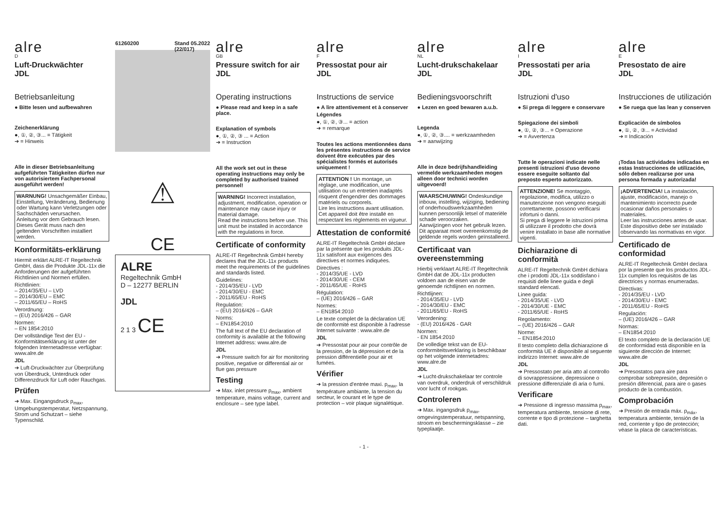alre
D
Luft-Druckwächter
JDL
Betriebsanleitung
● Bitte lesen und aufbewahren
Zeichenerklärung
●, ①, ②, ③... = Tätigkeit
➔ = Hinweis
Alle in dieser Betriebsanleitung aufgeführten Tätigkeiten dürfen nur von autorisiertem Fachpersonal ausgeführt werden!
WARNUNG! Unsachgemäßer Einbau, Einstellung, Veränderung, Bedienung oder Wartung kann Verletzungen oder Sachschäden verursachen.
Anleitung vor dem Gebrauch lesen. Dieses Gerät muss nach den geltenden Vorschriften installiert werden.
Konformitäts-erklärung
Hiermit erklärt ALRE-IT Regeltechnik GmbH, dass die Produkte JDL-11x die Anforderungen der aufgeführten Richtlinien und Normen erfüllen.
Richtlinien:
– 2014/35/EU – LVD
– 2014/30/EU – EMC
– 2011/65/EU – RoHS
Verordnung:
– (EU) 2016/426 – GAR
Normen:
– EN 1854:2010
Der vollständige Text der EU - Konformitätserklärung ist unter der folgenden Internetadresse verfügbar: www.alre.de
JDL
➔ Luft-Druckwächter zur Überprüfung von Überdruck, Unterdruck oder Differenzdruck für Luft oder Rauchgas.
Prüfen
➔ Max. Eingangsdruck p<sub>max</sub>, Umgebungstemperatur, Netzspannung, Strom und Schutzart – siehe Typenschild.
61260200 Stand 05.2022
(22/017)
⚠
CE
ALRE
Regeltechnik GmbH
D – 12277 BERLIN
JDL
2 1 3 CE
alre
GB
Pressure switch for air
JDL
Operating instructions
● Please read and keep in a safe place.
Explanation of symbols
●, ①, ②, ③ ... = Action
➔ = Instruction
All the work set out in these operating instructions may only be completed by authorised trained personnel!
WARNING! Incorrect installation, adjustment, modification, operation or maintenance may cause injury or material damage.
Read the instructions before use. This unit must be installed in accordance with the regulations in force.
Certificate of conformity
ALRE-IT Regeltechnik GmbH hereby declares that the JDL-11x products meet the requirements of the guidelines and standards listed.
Guidelines:
- 2014/35/EU - LVD
- 2014/30/EU - EMC
- 2011/65/EU - RoHS
Regulation:
– (EU) 2016/426 – GAR
Norms:
– EN1854:2010
The full text of the EU declaration of conformity is available at the following Internet address: www.alre.de
JDL
➔ Pressure switch for air for monitoring positive, negative or differential air or flue gas pressure
Testing
➔ Max. inlet pressure p<sub>max</sub>, ambient temperature, mains voltage, current and enclosure – see type label.
alre
F
Pressostat pour air
JDL
Instructions de service
● A lire attentivement et à conserver
Légendes
●, ①, ②, ③... = action
➔ = remarque
Toutes les actions mentionnées dans les présentes instructions de service doivent être exécutées par des spécialistes formés et autorisés uniquement !
ATTENTION ! Un montage, un réglage, une modification, une utilisation ou un entretien inadaptés risquent d'engendrer des dommages matériels ou corporels.
Lire les instructions avant utilisation. Cet appareil doit être installé en respectant les règlements en vigueur.
Attestation de conformité
ALRE-IT Regeltechnik GmbH déclare par la présente que les produits JDL-11x satisfont aux exigences des directives et normes indiquées.
Directives :
- 2014/35/UE - LVD
- 2014/30/UE - CEM
- 2011/65/UE - RoHS
Régulation:
– (UE) 2016/426 – GAR
Normes:
– EN1854:2010
Le texte complet de la déclaration UE de conformité est disponible à l'adresse Internet suivante : www.alre.de
JDL
➔ Pressostat pour air pour contrôle de la pression, de la dépression et de la pression différentielle pour air et fumées.
Vérifier
➔ la pression d'entrée maxi. p<sub>max</sub>, la température ambiante, la tension du secteur, le courant et le type de protection – voir plaque signalétique.
alre
NL
Lucht-drukschakelaar
JDL
Bedieningsvoorschrift
● Lezen en goed bewaren a.u.b.
Legenda
●, ①, ②, ③.... = werkzaamheden
➔ = aanwijzing
Alle in deze bedrijfshandleiding vermelde werkzaamheden mogen alleen door technici worden uitgevoerd!
WAARSCHUWING! Ondeskundige inbouw, instelling, wijziging, bediening of onderhoudswerkzaamheden kunnen persoonlijk letsel of materiële schade veroorzaken.
Aanwijzingen voor het gebruik lezen. Dit apparaat moet overeenkomstig de geldende regels worden geïnstalleerd.
Certificaat van overeenstemming
Hierbij verklaart ALRE-IT Regeltechnik GmbH dat de JDL-11x producten voldoen aan de eisen van de genoemde richtlijnen en normen.
Richtlijnen:
- 2014/35/EU - LVD
- 2014/30/EU - EMC
- 2011/65/EU - RoHS
Verordening:
- (EU) 2016/426 - GAR
Normen:
- EN 1854:2010
De volledige tekst van de EU-conformiteitsverklaring is beschikbaar op het volgende internetadres: www.alre.de
JDL
➔ Lucht-drukschakelaar ter controle van overdruk, onderdruk of verschildruk voor lucht of rookgas.
Controleren
➔ Max. ingangsdruk p<sub>max</sub>, omgevingstemperatuur, netspanning, stroom en beschermingsklasse – zie typeplaatje.
alre
I
Pressostati per aria
JDL
Istruzioni d'uso
● Si prega di leggere e conservare
Spiegazione dei simboli
●, ①, ②, ③... = Operazione
➔ = Avvertenza
Tutte le operazioni indicate nelle presenti istruzioni d'uso devono essere eseguite soltanto dal preposto esperto autorizzato.
ATTENZIONE! Se montaggio, regolazione, modifica, utilizzo o manutenzione non vengono eseguiti correttamente, possono verificarsi infortuni o danni.
Si prega di leggere le istruzioni prima di utilizzare il prodotto che dovrà venire installato in base alle normative vigenti.
Dichiarazione di conformità
ALRE-IT Regeltechnik GmbH dichiara che i prodotti JDL-11x soddisfano i requisiti delle linee guida e degli standard elencati.
Linee guida:
- 2014/35/UE - LVD
- 2014/30/UE - EMC
- 2011/65/UE - RoHS
Regolamento:
– (UE) 2016/426 – GAR
Norme:
– EN1854:2010
Il testo completo della dichiarazione di conformità UE è disponibile al seguente indirizzo Internet: www.alre.de
JDL
➔ Pressostato per aria atto al controllo di sovrappressione, depressione o pressione differenziale di aria o fumi.
Verificare
➔ Pressione di ingresso massima p<sub>max</sub>, temperatura ambiente, tensione di rete, corrente e tipo di protezione – targhetta dati.
alre
E
Presostato de aire
JDL
Instrucciones de utilización
● Se ruega que las lean y conserven
Explicación de símbolos
●, ①, ②, ③... = Actividad
➔ = Indicación
¡Todas las actividades indicadas en estas Instrucciones de utilización, sólo deben realizarse por una persona formada y autorizada!
¡ADVERTENCIA! La instalación, ajuste, modificación, manejo o mantenimiento incorrecto puede ocasionar daños personales o materiales.
Leer las instrucciones antes de usar. Este dispositivo debe ser instalado observando las normativas en vigor.
Certificado de conformidad
ALRE-IT Regeltechnik GmbH declara por la presente que los productos JDL-11x cumplen los requisitos de las directrices y normas enumeradas.
Directivas:
- 2014/35/EU - LVD
- 2014/30/EU - EMC
- 2011/65/EU - RoHS
Regulación:
– (UE) 2016/426 – GAR
Normas:
– EN1854:2010
El texto completo de la declaración UE de conformidad está disponible en la siguiente dirección de Internet: www.alre.de
JDL
➔ Presostatos para aire para comprobar sobrepresión, depresión o presión diferencial, para aire o gases producto de la combustión.
Comprobación
➔ Presión de entrada máx. p<sub>máx</sub>, temperatura ambiente, tensión de la red, corriente y tipo de protección; véase la placa de características.
- 1 -